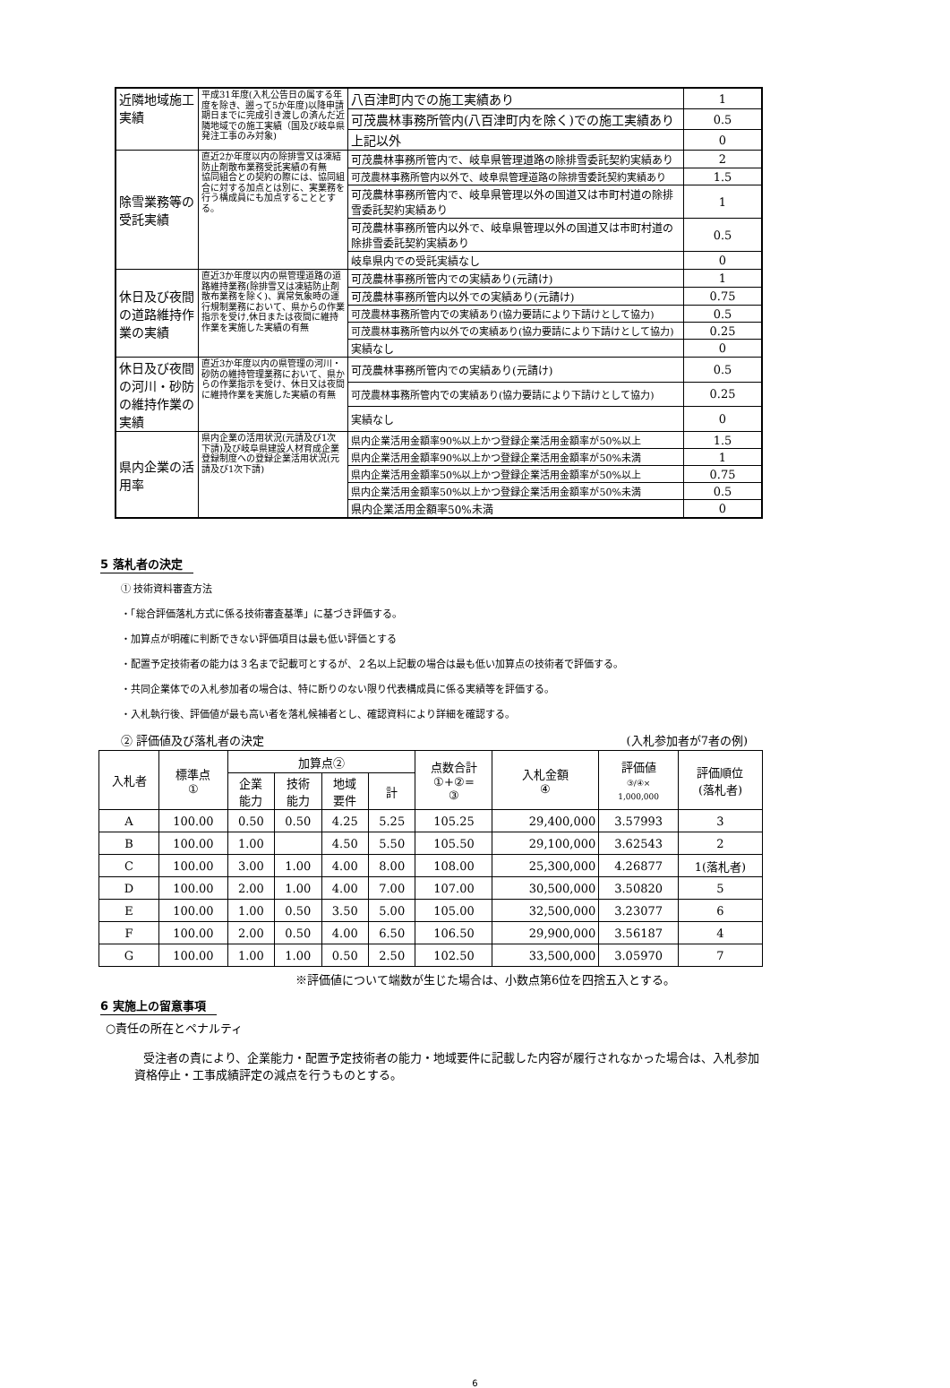| 近隣地域施工実績 | 平成31年度(入札公告日の属する年度を除き、遡って5か年度)以降申請期日までに完成引き渡しの済んだ近隣地域での施工実績（国及び岐阜県発注工事のみ対象) | 八百津町内での施工実績あり | 1 |
| | | 可茂農林事務所管内(八百津町内を除く)での施工実績あり | 0.5 |
| | | 上記以外 | 0 |
| 除雪業務等の受託実績 | 直近2か年度以内の除排雪又は凍結防止剤散布業務受託実績の有無 協同組合との契約の際には、協同組合に対する加点とは別に、実業務を行う構成員にも加点することとする。 | 可茂農林事務所管内で、岐阜県管理道路の除排雪委託契約実績あり | 2 |
| | | 可茂農林事務所管内以外で、岐阜県管理道路の除排雪委託契約実績あり | 1.5 |
| | | 可茂農林事務所管内で、岐阜県管理以外の国道又は市町村道の除排雪委託契約実績あり | 1 |
| | | 可茂農林事務所管内以外で、岐阜県管理以外の国道又は市町村道の除排雪委託契約実績あり | 0.5 |
| | | 岐阜県内での受託実績なし | 0 |
| 休日及び夜間の道路維持作業の実績 | 直近3か年度以内の県管理道路の道路維持業務(除排雪又は凍結防止剤散布業務を除く)、異常気象時の運行規制業務において、県からの作業指示を受け,休日または夜間に維持作業を実施した実績の有無 | 可茂農林事務所管内での実績あり(元請け) | 1 |
| | | 可茂農林事務所管内以外での実績あり(元請け) | 0.75 |
| | | 可茂農林事務所管内での実績あり(協力要請により下請けとして協力) | 0.5 |
| | | 可茂農林事務所管内以外での実績あり(協力要請により下請けとして協力) | 0.25 |
| | | 実績なし | 0 |
| 休日及び夜間の河川・砂防の維持作業の実績 | 直近3か年度以内の県管理の河川・砂防の維持管理業務において、県からの作業指示を受け、休日又は夜間に維持作業を実施した実績の有無 | 可茂農林事務所管内での実績あり(元請け) | 0.5 |
| | | 可茂農林事務所管内での実績あり(協力要請により下請けとして協力) | 0.25 |
| | | 実績なし | 0 |
| 県内企業の活用率 | 県内企業の活用状況(元請及び1次下請)及び岐阜県建設人材育成企業登録制度への登録企業活用状況(元請及び1次下請) | 県内企業活用金額率90%以上かつ登録企業活用金額率が50%以上 | 1.5 |
| | | 県内企業活用金額率90%以上かつ登録企業活用金額率が50%未満 | 1 |
| | | 県内企業活用金額率50%以上かつ登録企業活用金額率が50%以上 | 0.75 |
| | | 県内企業活用金額率50%以上かつ登録企業活用金額率が50%未満 | 0.5 |
| | | 県内企業活用金額率50%未満 | 0 |
5 落札者の決定
① 技術資料審査方法
・「総合評価落札方式に係る技術審査基準」に基づき評価する。
・加算点が明確に判断できない評価項目は最も低い評価とする
・配置予定技術者の能力は３名まで記載可とするが、２名以上記載の場合は最も低い加算点の技術者で評価する。
・共同企業体での入札参加者の場合は、特に断りのない限り代表構成員に係る実績等を評価する。
・入札執行後、評価値が最も高い者を落札候補者とし、確認資料により詳細を確認する。
② 評価値及び落札者の決定 (入札参加者が7者の例)
| 入札者 | 標準点 ① | 加算点② | | | | 点数合計 ①+②= ③ | 入札金額 ④ | 評価値 ③/④× 1,000,000 | 評価順位 (落札者) |
| | | 企業 能力 | 技術 能力 | 地域 要件 | 計 | | | | |
| A | 100.00 | 0.50 | 0.50 | 4.25 | 5.25 | 105.25 | 29,400,000 | 3.57993 | 3 |
| B | 100.00 | 1.00 | | 4.50 | 5.50 | 105.50 | 29,100,000 | 3.62543 | 2 |
| C | 100.00 | 3.00 | 1.00 | 4.00 | 8.00 | 108.00 | 25,300,000 | 4.26877 | 1(落札者) |
| D | 100.00 | 2.00 | 1.00 | 4.00 | 7.00 | 107.00 | 30,500,000 | 3.50820 | 5 |
| E | 100.00 | 1.00 | 0.50 | 3.50 | 5.00 | 105.00 | 32,500,000 | 3.23077 | 6 |
| F | 100.00 | 2.00 | 0.50 | 4.00 | 6.50 | 106.50 | 29,900,000 | 3.56187 | 4 |
| G | 100.00 | 1.00 | 1.00 | 0.50 | 2.50 | 102.50 | 33,500,000 | 3.05970 | 7 |
※評価値について端数が生じた場合は、小数点第6位を四捨五入とする。
6 実施上の留意事項
○責任の所在とペナルティ
受注者の責により、企業能力・配置予定技術者の能力・地域要件に記載した内容が履行されなかった場合は、入札参加資格停止・工事成績評定の減点を行うものとする。
6